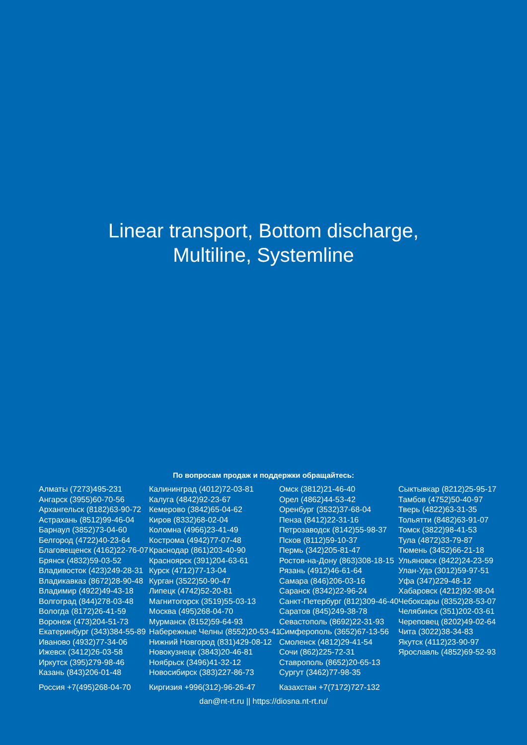Linear transport, Bottom discharge,
Multiline, Systemline
По вопросам продаж и поддержки обращайтесь:
Алматы (7273)495-231 Ангарск (3955)60-70-56 Архангельск (8182)63-90-72 Астрахань (8512)99-46-04 Барнаул (3852)73-04-60 Белгород (4722)40-23-64 Благовещенск (4162)22-76-07 Брянск (4832)59-03-52 Владивосток (423)249-28-31 Владикавказ (8672)28-90-48 Владимир (4922)49-43-18 Волгоград (844)278-03-48 Вологда (8172)26-41-59 Воронеж (473)204-51-73 Екатеринбург (343)384-55-89 Иваново (4932)77-34-06 Ижевск (3412)26-03-58 Иркутск (395)279-98-46 Казань (843)206-01-48
Калининград (4012)72-03-81 Калуга (4842)92-23-67 Кемерово (3842)65-04-62 Киров (8332)68-02-04 Коломна (4966)23-41-49 Кострома (4942)77-07-48 Краснодар (861)203-40-90 Красноярск (391)204-63-61 Курск (4712)77-13-04 Курган (3522)50-90-47 Липецк (4742)52-20-81 Магнитогорск (3519)55-03-13 Москва (495)268-04-70 Мурманск (8152)59-64-93 Набережные Челны (8552)20-53-41 Нижний Новгород (831)429-08-12 Новокузнецк (3843)20-46-81 Ноябрьск (3496)41-32-12 Новосибирск (383)227-86-73
Омск (3812)21-46-40 Орел (4862)44-53-42 Оренбург (3532)37-68-04 Пенза (8412)22-31-16 Петрозаводск (8142)55-98-37 Псков (8112)59-10-37 Пермь (342)205-81-47 Ростов-на-Дону (863)308-18-15 Рязань (4912)46-61-64 Самара (846)206-03-16 Саранск (8342)22-96-24 Санкт-Петербург (812)309-46-40 Саратов (845)249-38-78 Севастополь (8692)22-31-93 Симферополь (3652)67-13-56 Смоленск (4812)29-41-54 Сочи (862)225-72-31 Ставрополь (8652)20-65-13 Сургут (3462)77-98-35
Сыктывкар (8212)25-95-17 Тамбов (4752)50-40-97 Тверь (4822)63-31-35 Тольятти (8482)63-91-07 Томск (3822)98-41-53 Тула (4872)33-79-87 Тюмень (3452)66-21-18 Ульяновск (8422)24-23-59 Улан-Удэ (3012)59-97-51 Уфа (347)229-48-12 Хабаровск (4212)92-98-04 Чебоксары (8352)28-53-07 Челябинск (351)202-03-61 Череповец (8202)49-02-64 Чита (3022)38-34-83 Якутск (4112)23-90-97 Ярославль (4852)69-52-93
Россия +7(495)268-04-70 Киргизия +996(312)-96-26-47 Казахстан +7(7172)727-132
dan@nt-rt.ru || https://diosna.nt-rt.ru/